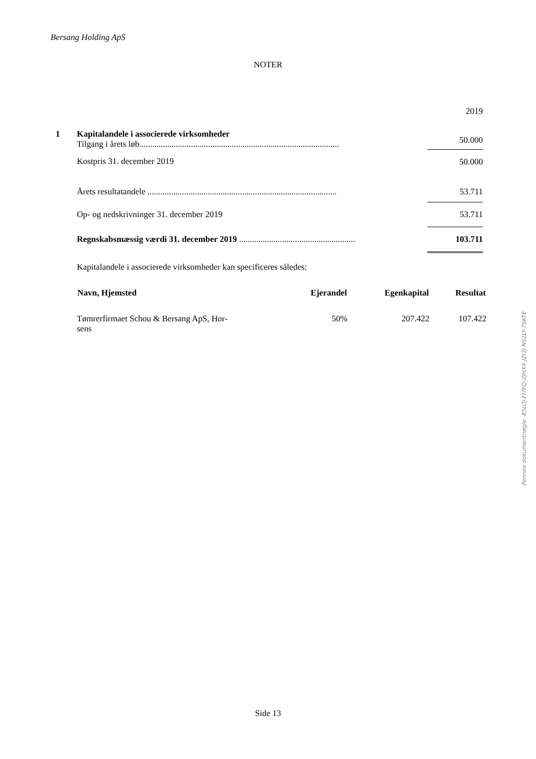Bersang Holding ApS
NOTER
| | | 2019 |
| 1 | Kapitalandele i associerede virksomheder Tilgang i årets løb............................................................................................. | 50.000 |
| | Kostpris 31. december 2019 | 50.000 |
| | Årets resultatandele ........................................................................................ | 53.711 |
| | Op- og nedskrivninger 31. december 2019 | 53.711 |
| | Regnskabsmæssig værdi 31. december 2019 ...................................................... | 103.711 |
Kapitalandele i associerede virksomheder kan specificeres således:
| Navn, Hjemsted | Ejerandel | Egenkapital | Resultat |
| --- | --- | --- | --- |
| Tømrerfirmaet Schou & Bersang ApS, Hor- sens | 50% | 207.422 | 107.422 |
Penneo dokumentnøgle: 85LOJ-FI7FQ-ZJHX4-JZI3J-NS1LY-7SKTE
Side 13